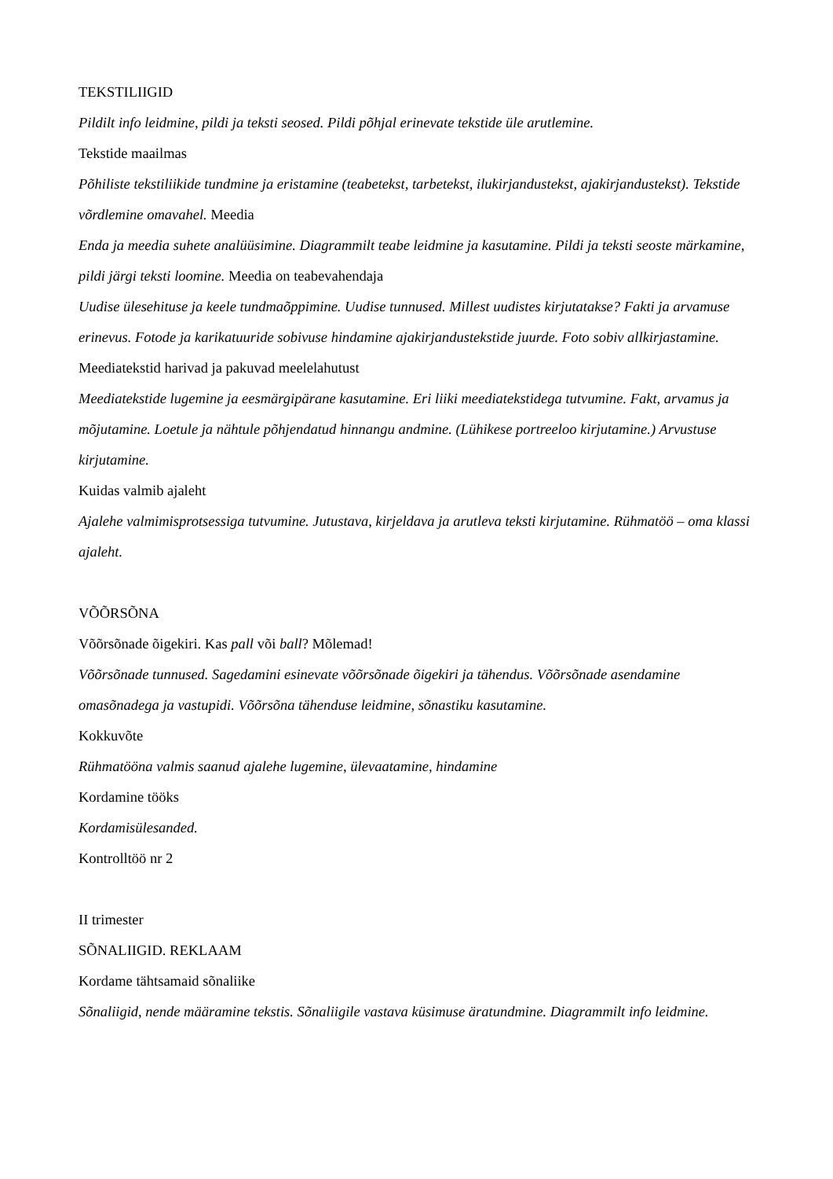TEKSTILIIGID
Pildilt info leidmine, pildi ja teksti seosed. Pildi põhjal erinevate tekstide üle arutlemine.
Tekstide maailmas
Põhiliste tekstiliikide tundmine ja eristamine (teabetekst, tarbetekst, ilukirjandustekst, ajakirjandustekst). Tekstide võrdlemine omavahel. Meedia
Enda ja meedia suhete analüüsimine. Diagrammilt teabe leidmine ja kasutamine. Pildi ja teksti seoste märkamine, pildi järgi teksti loomine. Meedia on teabevahendaja
Uudise ülesehituse ja keele tundmaõppimine. Uudise tunnused. Millest uudistes kirjutatakse? Fakti ja arvamuse erinevus. Fotode ja karikatuuride sobivuse hindamine ajakirjandustekstide juurde. Foto sobiv allkirjastamine.
Meediatekstid harivad ja pakuvad meelelahutust
Meediatekstide lugemine ja eesmärgipärane kasutamine. Eri liiki meediatekstidega tutvumine. Fakt, arvamus ja mõjutamine. Loetule ja nähtule põhjendatud hinnangu andmine. (Lühikese portreeloo kirjutamine.) Arvustuse kirjutamine.
Kuidas valmib ajaleht
Ajalehe valmimisprotsessiga tutvumine. Jutustava, kirjeldava ja arutleva teksti kirjutamine. Rühmatöö – oma klassi ajaleht.
VÕÕRSÕNA
Võõrsõnade õigekiri. Kas pall või ball? Mõlemad!
Võõrsõnade tunnused. Sagedamini esinevate võõrsõnade õigekiri ja tähendus. Võõrsõnade asendamine omasõnadega ja vastupidi. Võõrsõna tähenduse leidmine, sõnastiku kasutamine.
Kokkuvõte
Rühmatööna valmis saanud ajalehe lugemine, ülevaatamine, hindamine
Kordamine tööks
Kordamisülesanded.
Kontrolltöö nr 2
II trimester
SÕNALIIGID. REKLAAM
Kordame tähtsamaid sõnaliike
Sõnaliigid, nende määramine tekstis. Sõnaliigile vastava küsimuse äratundmine. Diagrammilt info leidmine.